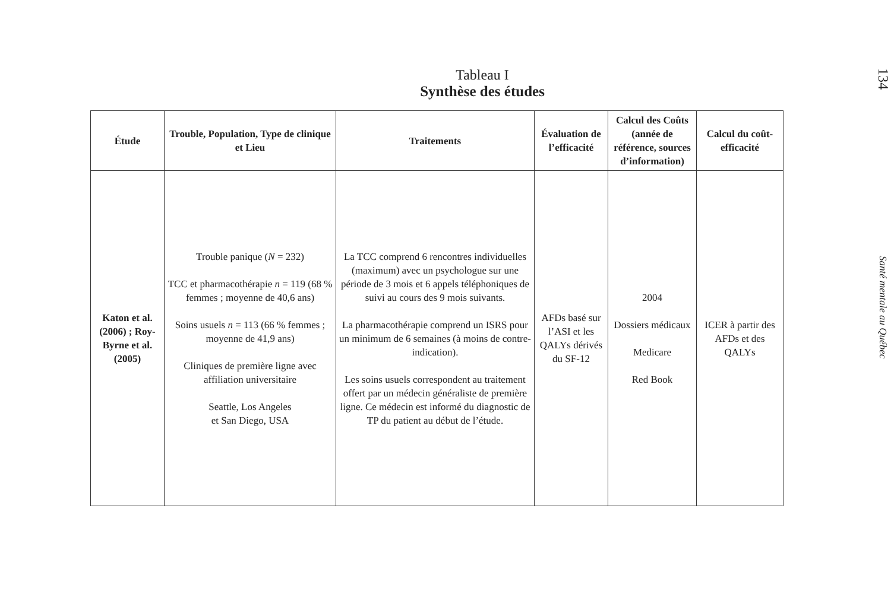Tableau I
Synthèse des études
| Étude | Trouble, Population, Type de clinique et Lieu | Traitements | Évaluation de l’efficacité | Calcul des Coûts (année de référence, sources d’information) | Calcul du coût-efficacité |
| --- | --- | --- | --- | --- | --- |
| Katon et al. (2006) ; Roy-Byrne et al. (2005) | Trouble panique ( N = 232) TCC et pharmacothérapie n = 119 (68 % femmes ; moyenne de 40,6 ans) Soins usuels n = 113 (66 % femmes ; moyenne de 41,9 ans) Cliniques de première ligne avec affiliation universitaire Seattle, Los Angeles et San Diego, USA | La TCC comprend 6 rencontres individuelles (maximum) avec un psychologue sur une période de 3 mois et 6 appels téléphoniques de suivi au cours des 9 mois suivants. La pharmacothérapie comprend un ISRS pour un minimum de 6 semaines (à moins de contre-indication). Les soins usuels correspondent au traitement offert par un médecin généraliste de première ligne. Ce médecin est informé du diagnostic de TP du patient au début de l’étude. | AFDs basé sur l’ASI et les QALYs dérivés du SF-12 | 2004 Dossiers médicaux Medicare Red Book | ICER à partir des AFDs et des QALYs |
134
Santé mentale au Québec